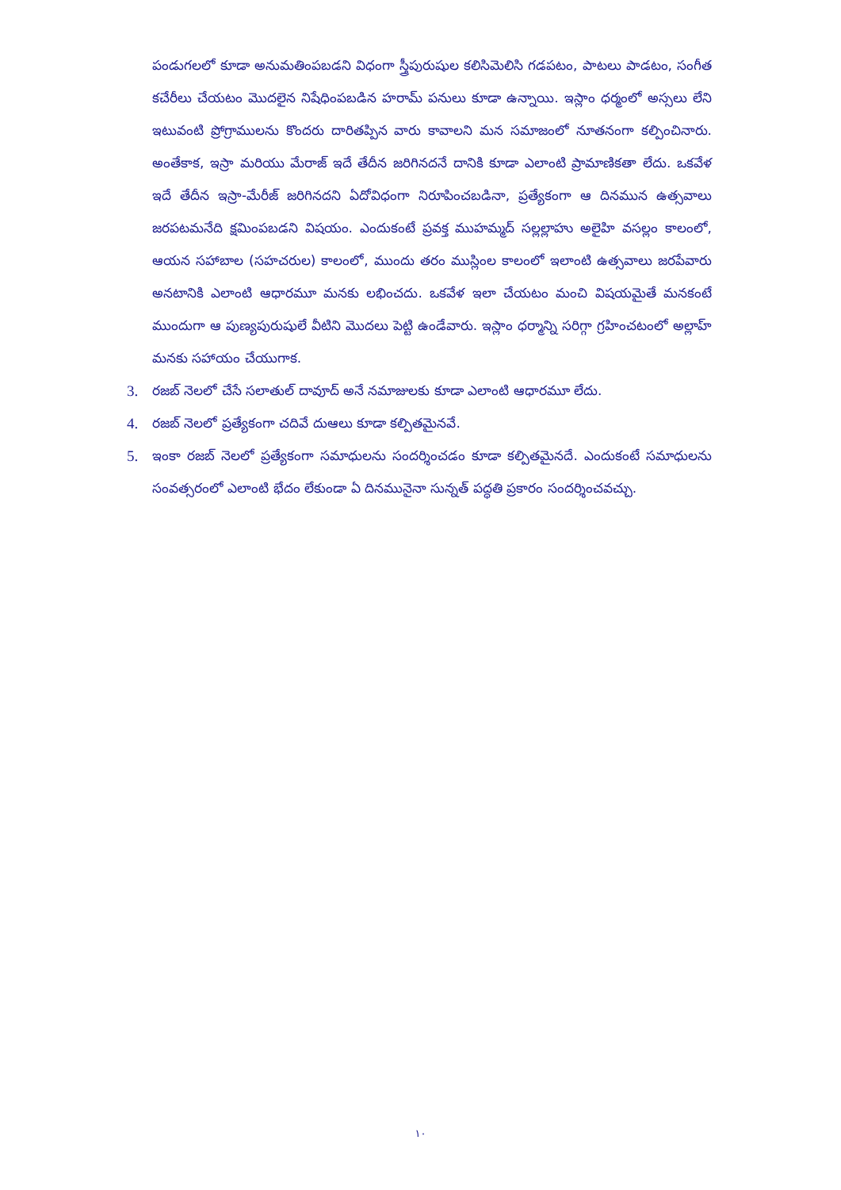పండుగలలో కూడా అనుమతింపబడని విధంగా స్త్రీపురుషుల కలిసిమెలిసి గడపటం, పాటలు పాడటం, సంగీత కచేరీలు చేయటం మొదలైన నిషేధింపబడిన హరామ్ పనులు కూడా ఉన్నాయి. ఇస్లాం ధర్మంలో అస్సలు లేని ఇటువంటి ప్రోగ్రాములను కొందరు దారితప్పిన వారు కావాలని మన సమాజంలో నూతనంగా కల్పించినారు. అంతేకాక, ఇస్రా మరియు మేరాజ్ ఇదే తేదీన జరిగినదనే దానికి కూడా ఎలాంటి ప్రామాణికతా లేదు. ఒకవేళ ఇదే తేదీన ఇస్రా-మేరీజ్ జరిగినదని ఏదోవిధంగా నిరూపించబడినా, ప్రత్యేకంగా ఆ దినమున ఉత్సవాలు జరపటమనేది క్షమింపబడని విషయం. ఎందుకంటే ప్రవక్త ముహమ్మద్ సల్లల్లాహు అలైహి వసల్లం కాలంలో, ఆయన సహాబాల (సహచరుల) కాలంలో, ముందు తరం ముస్లింల కాలంలో ఇలాంటి ఉత్సవాలు జరపేవారు అనటానికి ఎలాంటి ఆధారమూ మనకు లభించదు. ఒకవేళ ఇలా చేయటం మంచి విషయమైతే మనకంటే ముందుగా ఆ పుణ్యపురుషులే వీటిని మొదలు పెట్టి ఉండేవారు. ఇస్లాం ధర్మాన్ని సరిగ్గా గ్రహించటంలో అల్లాహ్ మనకు సహాయం చేయుగాక.
3. రజబ్ నెలలో చేసే సలాతుల్ దావూద్ అనే నమాజులకు కూడా ఎలాంటి ఆధారమూ లేదు.
4. రజబ్ నెలలో ప్రత్యేకంగా చదివే దుఆలు కూడా కల్పితమైనవే.
5. ఇంకా రజబ్ నెలలో ప్రత్యేకంగా సమాధులను సందర్శించడం కూడా కల్పితమైనదే. ఎందుకంటే సమాధులను సంవత్సరంలో ఎలాంటి భేదం లేకుండా ఏ దినమునైనా సున్నత్ పద్ధతి ప్రకారం సందర్శించవచ్చు.
١٠